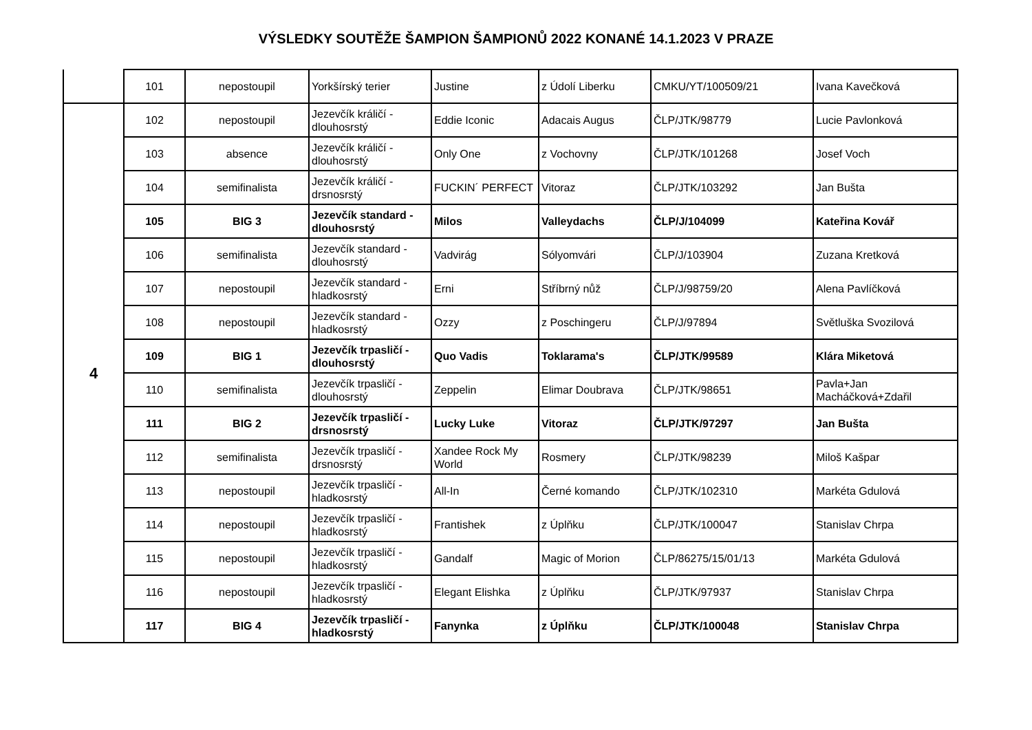VÝSLEDKY SOUTĚŽE ŠAMPION ŠAMPIONŮ 2022 KONANÉ 14.1.2023 V PRAZE
| | 101 | nepostoupil | Yorkšírský terier | Justine | z Údolí Liberku | CMKU/YT/100509/21 | Ivana Kavečková |
| 4 | 102 | nepostoupil | Jezevčík králičí - dlouhosrstý | Eddie Iconic | Adacais Augus | ČLP/JTK/98779 | Lucie Pavlonková |
| | 103 | absence | Jezevčík králičí - dlouhosrstý | Only One | z Vochovny | ČLP/JTK/101268 | Josef Voch |
| | 104 | semifinalista | Jezevčík králičí - drsnosrstý | FUCKIN´ PERFECT | Vitoraz | ČLP/JTK/103292 | Jan Bušta |
| | 105 | BIG 3 | Jezevčík standard - dlouhosrstý | Milos | Valleydachs | ČLP/J/104099 | Kateřina Kovář |
| | 106 | semifinalista | Jezevčík standard - dlouhosrstý | Vadvirág | Sólyomvári | ČLP/J/103904 | Zuzana Kretková |
| | 107 | nepostoupil | Jezevčík standard - hladkosrstý | Erni | Stříbrný nůž | ČLP/J/98759/20 | Alena Pavlíčková |
| | 108 | nepostoupil | Jezevčík standard - hladkosrstý | Ozzy | z Poschingeru | ČLP/J/97894 | Světluška Svozilová |
| | 109 | BIG 1 | Jezevčík trpasličí - dlouhosrstý | Quo Vadis | Toklarama's | ČLP/JTK/99589 | Klára Miketová |
| | 110 | semifinalista | Jezevčík trpasličí - dlouhosrstý | Zeppelin | Elimar Doubrava | ČLP/JTK/98651 | Pavla+Jan Macháčková+Zdařil |
| | 111 | BIG 2 | Jezevčík trpasličí - drsnosrstý | Lucky Luke | Vitoraz | ČLP/JTK/97297 | Jan Bušta |
| | 112 | semifinalista | Jezevčík trpasličí - drsnosrstý | Xandee Rock My World | Rosmery | ČLP/JTK/98239 | Miloš Kašpar |
| | 113 | nepostoupil | Jezevčík trpasličí - hladkosrstý | All-In | Černé komando | ČLP/JTK/102310 | Markéta Gdulová |
| | 114 | nepostoupil | Jezevčík trpasličí - hladkosrstý | Frantishek | z Úplňku | ČLP/JTK/100047 | Stanislav Chrpa |
| | 115 | nepostoupil | Jezevčík trpasličí - hladkosrstý | Gandalf | Magic of Morion | ČLP/86275/15/01/13 | Markéta Gdulová |
| | 116 | nepostoupil | Jezevčík trpasličí - hladkosrstý | Elegant Elishka | z Úplňku | ČLP/JTK/97937 | Stanislav Chrpa |
| | 117 | BIG 4 | Jezevčík trpasličí - hladkosrstý | Fanynka | z Úplňku | ČLP/JTK/100048 | Stanislav Chrpa |